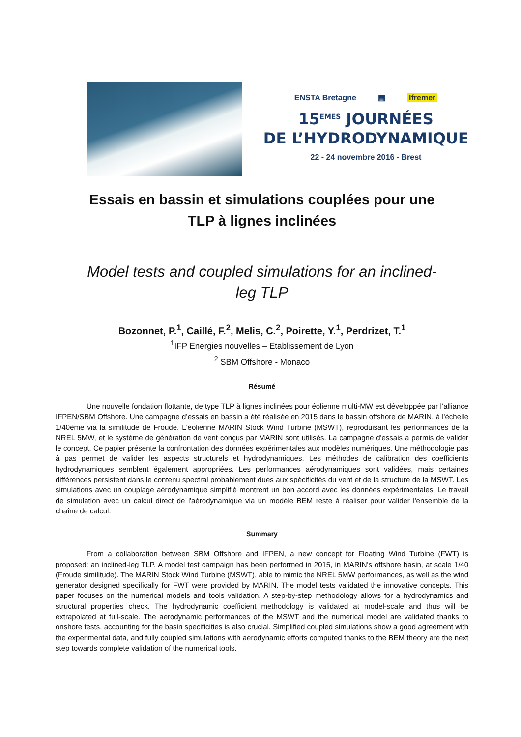ENSTA Bretagne ▦ Ifremer
15<sup>ÈMES</sup> JOURNÉES
DE L’HYDRODYNAMIQUE
22 - 24 novembre 2016 - Brest
Essais en bassin et simulations couplées pour une TLP à lignes inclinées
Model tests and coupled simulations for an inclined-leg TLP
Bozonnet, P.<sup>1</sup>, Caillé, F.<sup>2</sup>, Melis, C.<sup>2</sup>, Poirette, Y.<sup>1</sup>, Perdrizet, T.<sup>1</sup>
<sup>1</sup> IFP Energies nouvelles – Etablissement de Lyon
<sup>2</sup> SBM Offshore - Monaco
Résumé
Une nouvelle fondation flottante, de type TLP à lignes inclinées pour éolienne multi-MW est développée par l’alliance IFPEN/SBM Offshore. Une campagne d’essais en bassin a été réalisée en 2015 dans le bassin offshore de MARIN, à l'échelle 1/40ème via la similitude de Froude. L'éolienne MARIN Stock Wind Turbine (MSWT), reproduisant les performances de la NREL 5MW, et le système de génération de vent conçus par MARIN sont utilisés. La campagne d'essais a permis de valider le concept. Ce papier présente la confrontation des données expérimentales aux modèles numériques. Une méthodologie pas à pas permet de valider les aspects structurels et hydrodynamiques. Les méthodes de calibration des coefficients hydrodynamiques semblent également appropriées. Les performances aérodynamiques sont validées, mais certaines différences persistent dans le contenu spectral probablement dues aux spécificités du vent et de la structure de la MSWT. Les simulations avec un couplage aérodynamique simplifié montrent un bon accord avec les données expérimentales. Le travail de simulation avec un calcul direct de l'aérodynamique via un modèle BEM reste à réaliser pour valider l'ensemble de la chaîne de calcul.
Summary
From a collaboration between SBM Offshore and IFPEN, a new concept for Floating Wind Turbine (FWT) is proposed: an inclined-leg TLP. A model test campaign has been performed in 2015, in MARIN's offshore basin, at scale 1/40 (Froude similitude). The MARIN Stock Wind Turbine (MSWT), able to mimic the NREL 5MW performances, as well as the wind generator designed specifically for FWT were provided by MARIN. The model tests validated the innovative concepts. This paper focuses on the numerical models and tools validation. A step-by-step methodology allows for a hydrodynamics and structural properties check. The hydrodynamic coefficient methodology is validated at model-scale and thus will be extrapolated at full-scale. The aerodynamic performances of the MSWT and the numerical model are validated thanks to onshore tests, accounting for the basin specificities is also crucial. Simplified coupled simulations show a good agreement with the experimental data, and fully coupled simulations with aerodynamic efforts computed thanks to the BEM theory are the next step towards complete validation of the numerical tools.